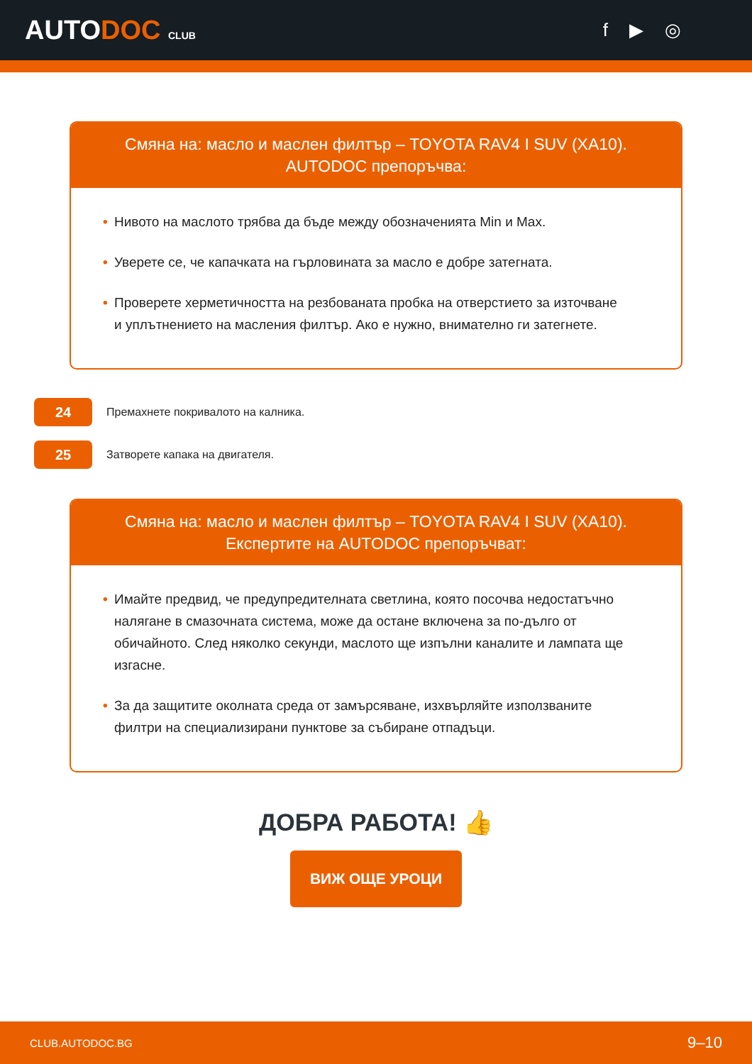AUTODOC CLUB
f ▶ ◎
Смяна на: масло и маслен филтър – TOYOTA RAV4 I SUV (XA10).
AUTODOC препоръчва:
• Нивото на маслото трябва да бъде между обозначенията Min и Max.
• Уверете се, че капачката на гърловината за масло е добре затегната.
• Проверете херметичността на резбованата пробка на отверстието за източване и уплътнението на масления филтър. Ако е нужно, внимателно ги затегнете.
24
Премахнете покривалото на калника.
25
Затворете капака на двигателя.
Смяна на: масло и маслен филтър – TOYOTA RAV4 I SUV (XA10).
Експертите на AUTODOC препоръчват:
• Имайте предвид, че предупредителната светлина, която посочва недостатъчно налягане в смазочната система, може да остане включена за по-дълго от обичайното. След няколко секунди, маслото ще изпълни каналите и лампата ще изгасне.
• За да защитите околната среда от замърсяване, изхвърляйте използваните филтри на специализирани пунктове за събиране отпадъци.
ДОБРА РАБОТА! 👍
ВИЖ ОЩЕ УРОЦИ
CLUB.AUTODOC.BG 9–10